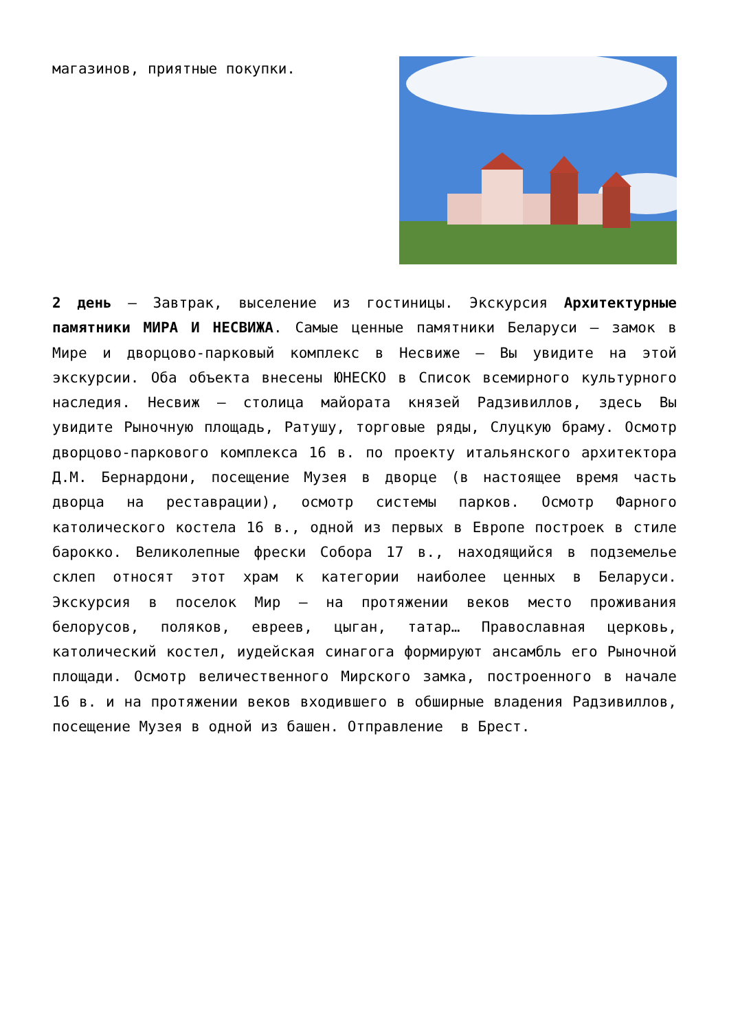магазинов, приятные покупки.
2 день – Завтрак, выселение из гостиницы. Экскурсия Архитектурные памятники МИРА И НЕСВИЖА. Самые ценные памятники Беларуси – замок в Мире и дворцово-парковый комплекс в Несвиже – Вы увидите на этой экскурсии. Оба объекта внесены ЮНЕСКО в Список всемирного культурного наследия. Несвиж – столица майората князей Радзивиллов, здесь Вы увидите Рыночную площадь, Ратушу, торговые ряды, Слуцкую браму. Осмотр дворцово-паркового комплекса 16 в. по проекту итальянского архитектора Д.М. Бернардони, посещение Музея в дворце (в настоящее время часть дворца на реставрации), осмотр системы парков. Осмотр Фарного католического костела 16 в., одной из первых в Европе построек в стиле барокко. Великолепные фрески Собора 17 в., находящийся в подземелье склеп относят этот храм к категории наиболее ценных в Беларуси. Экскурсия в поселок Мир – на протяжении веков место проживания белорусов, поляков, евреев, цыган, татар… Православная церковь, католический костел, иудейская синагога формируют ансамбль его Рыночной площади. Осмотр величественного Мирского замка, построенного в начале 16 в. и на протяжении веков входившего в обширные владения Радзивиллов, посещение Музея в одной из башен. Отправление в Брест.